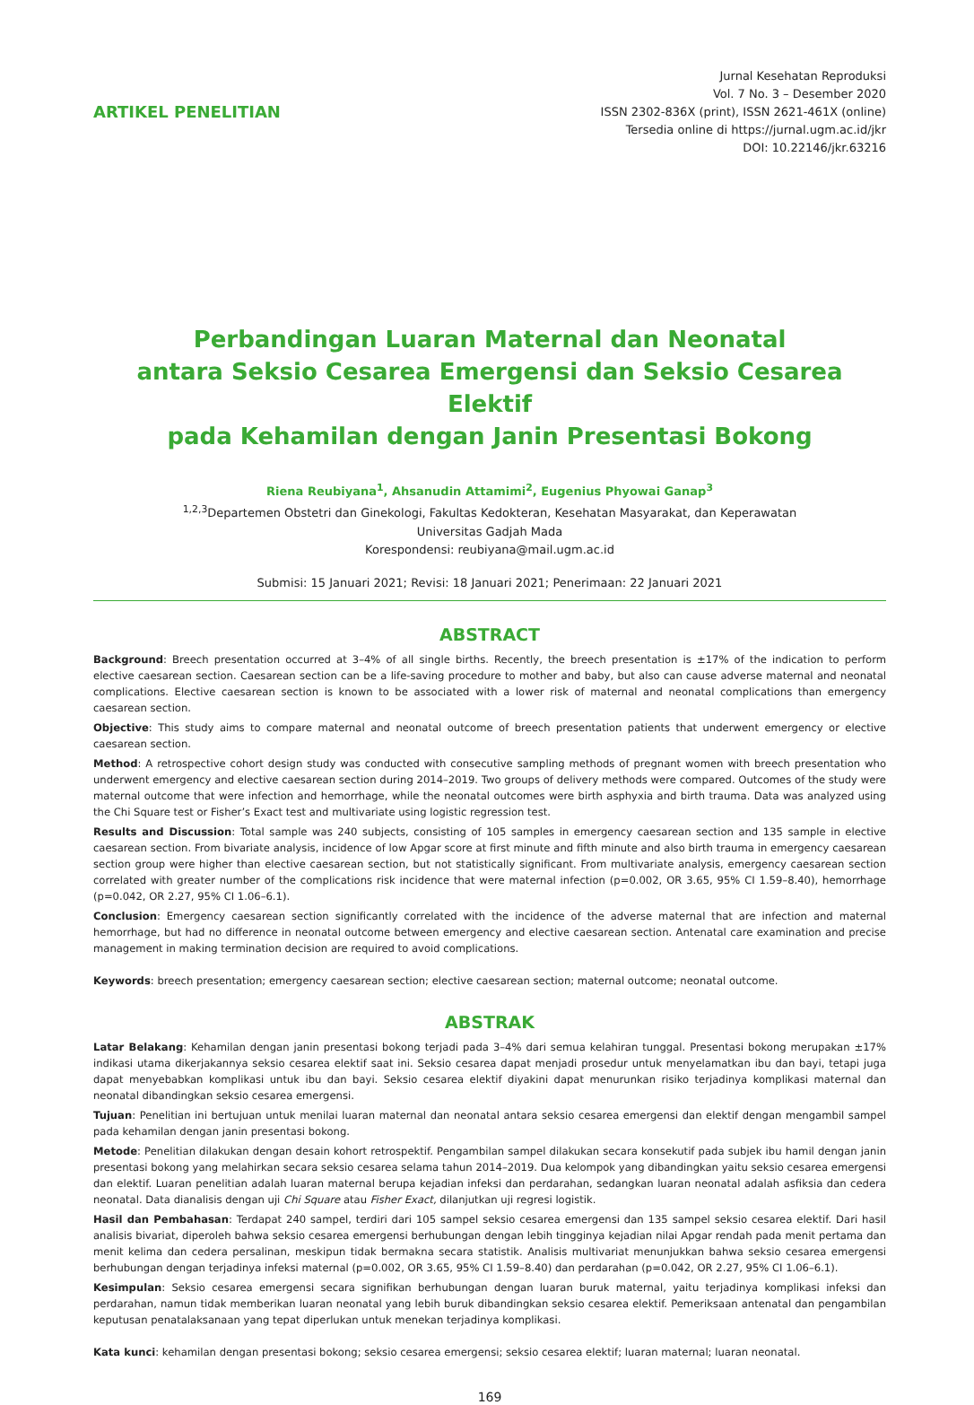ARTIKEL PENELITIAN
Jurnal Kesehatan Reproduksi
Vol. 7 No. 3 – Desember 2020
ISSN 2302-836X (print), ISSN 2621-461X (online)
Tersedia online di https://jurnal.ugm.ac.id/jkr
DOI: 10.22146/jkr.63216
Perbandingan Luaran Maternal dan Neonatal
antara Seksio Cesarea Emergensi dan Seksio Cesarea Elektif
pada Kehamilan dengan Janin Presentasi Bokong
Riena Reubiyana<sup>1</sup>, Ahsanudin Attamimi<sup>2</sup>, Eugenius Phyowai Ganap<sup>3</sup>
<sup>1,2,3</sup>Departemen Obstetri dan Ginekologi, Fakultas Kedokteran, Kesehatan Masyarakat, dan Keperawatan
Universitas Gadjah Mada
Korespondensi: reubiyana@mail.ugm.ac.id
Submisi: 15 Januari 2021; Revisi: 18 Januari 2021; Penerimaan: 22 Januari 2021
ABSTRACT
Background: Breech presentation occurred at 3–4% of all single births. Recently, the breech presentation is ±17% of the indication to perform elective caesarean section. Caesarean section can be a life-saving procedure to mother and baby, but also can cause adverse maternal and neonatal complications. Elective caesarean section is known to be associated with a lower risk of maternal and neonatal complications than emergency caesarean section.
Objective: This study aims to compare maternal and neonatal outcome of breech presentation patients that underwent emergency or elective caesarean section.
Method: A retrospective cohort design study was conducted with consecutive sampling methods of pregnant women with breech presentation who underwent emergency and elective caesarean section during 2014–2019. Two groups of delivery methods were compared. Outcomes of the study were maternal outcome that were infection and hemorrhage, while the neonatal outcomes were birth asphyxia and birth trauma. Data was analyzed using the Chi Square test or Fisher’s Exact test and multivariate using logistic regression test.
Results and Discussion: Total sample was 240 subjects, consisting of 105 samples in emergency caesarean section and 135 sample in elective caesarean section. From bivariate analysis, incidence of low Apgar score at first minute and fifth minute and also birth trauma in emergency caesarean section group were higher than elective caesarean section, but not statistically significant. From multivariate analysis, emergency caesarean section correlated with greater number of the complications risk incidence that were maternal infection (p=0.002, OR 3.65, 95% CI 1.59–8.40), hemorrhage (p=0.042, OR 2.27, 95% CI 1.06–6.1).
Conclusion: Emergency caesarean section significantly correlated with the incidence of the adverse maternal that are infection and maternal hemorrhage, but had no difference in neonatal outcome between emergency and elective caesarean section. Antenatal care examination and precise management in making termination decision are required to avoid complications.
Keywords: breech presentation; emergency caesarean section; elective caesarean section; maternal outcome; neonatal outcome.
ABSTRAK
Latar Belakang: Kehamilan dengan janin presentasi bokong terjadi pada 3–4% dari semua kelahiran tunggal. Presentasi bokong merupakan ±17% indikasi utama dikerjakannya seksio cesarea elektif saat ini. Seksio cesarea dapat menjadi prosedur untuk menyelamatkan ibu dan bayi, tetapi juga dapat menyebabkan komplikasi untuk ibu dan bayi. Seksio cesarea elektif diyakini dapat menurunkan risiko terjadinya komplikasi maternal dan neonatal dibandingkan seksio cesarea emergensi.
Tujuan: Penelitian ini bertujuan untuk menilai luaran maternal dan neonatal antara seksio cesarea emergensi dan elektif dengan mengambil sampel pada kehamilan dengan janin presentasi bokong.
Metode: Penelitian dilakukan dengan desain kohort retrospektif. Pengambilan sampel dilakukan secara konsekutif pada subjek ibu hamil dengan janin presentasi bokong yang melahirkan secara seksio cesarea selama tahun 2014–2019. Dua kelompok yang dibandingkan yaitu seksio cesarea emergensi dan elektif. Luaran penelitian adalah luaran maternal berupa kejadian infeksi dan perdarahan, sedangkan luaran neonatal adalah asfiksia dan cedera neonatal. Data dianalisis dengan uji Chi Square atau Fisher Exact, dilanjutkan uji regresi logistik.
Hasil dan Pembahasan: Terdapat 240 sampel, terdiri dari 105 sampel seksio cesarea emergensi dan 135 sampel seksio cesarea elektif. Dari hasil analisis bivariat, diperoleh bahwa seksio cesarea emergensi berhubungan dengan lebih tingginya kejadian nilai Apgar rendah pada menit pertama dan menit kelima dan cedera persalinan, meskipun tidak bermakna secara statistik. Analisis multivariat menunjukkan bahwa seksio cesarea emergensi berhubungan dengan terjadinya infeksi maternal (p=0.002, OR 3.65, 95% CI 1.59–8.40) dan perdarahan (p=0.042, OR 2.27, 95% CI 1.06–6.1).
Kesimpulan: Seksio cesarea emergensi secara signifikan berhubungan dengan luaran buruk maternal, yaitu terjadinya komplikasi infeksi dan perdarahan, namun tidak memberikan luaran neonatal yang lebih buruk dibandingkan seksio cesarea elektif. Pemeriksaan antenatal dan pengambilan keputusan penatalaksanaan yang tepat diperlukan untuk menekan terjadinya komplikasi.
Kata kunci: kehamilan dengan presentasi bokong; seksio cesarea emergensi; seksio cesarea elektif; luaran maternal; luaran neonatal.
169